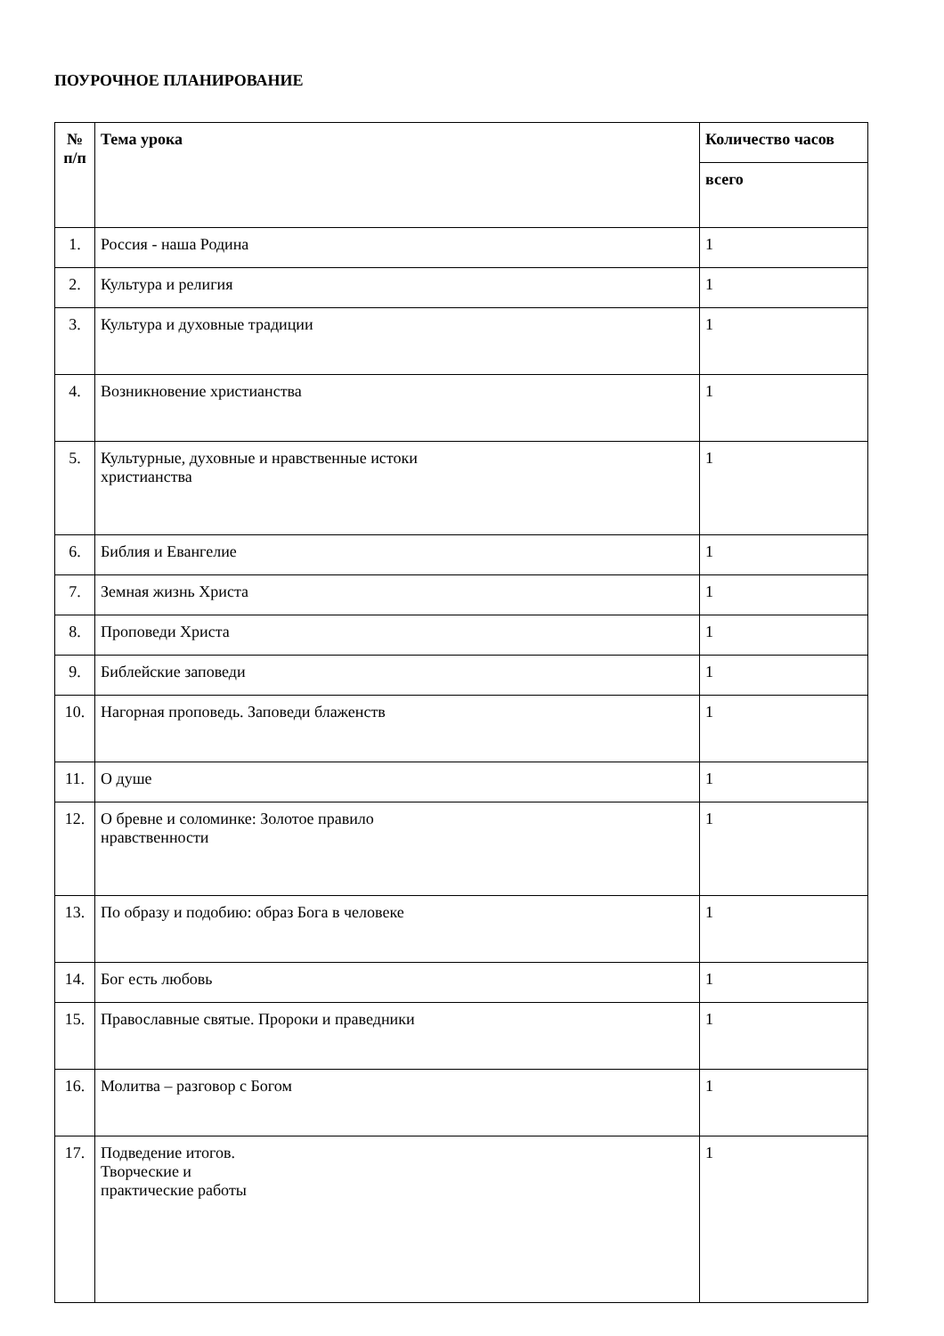ПОУРОЧНОЕ ПЛАНИРОВАНИЕ
| № п/п | Тема урока | Количество часов |
| --- | --- | --- |
| | | всего |
| 1. | Россия - наша Родина | 1 |
| 2. | Культура и религия | 1 |
| 3. | Культура и духовные традиции | 1 |
| 4. | Возникновение христианства | 1 |
| 5. | Культурные, духовные и нравственные истоки христианства | 1 |
| 6. | Библия и Евангелие | 1 |
| 7. | Земная жизнь Христа | 1 |
| 8. | Проповеди Христа | 1 |
| 9. | Библейские заповеди | 1 |
| 10. | Нагорная проповедь. Заповеди блаженств | 1 |
| 11. | О душе | 1 |
| 12. | О бревне и соломинке: Золотое правило нравственности | 1 |
| 13. | По образу и подобию: образ Бога в человеке | 1 |
| 14. | Бог есть любовь | 1 |
| 15. | Православные святые. Пророки и праведники | 1 |
| 16. | Молитва – разговор с Богом | 1 |
| 17. | Подведение итогов. Творческие и практические работы | 1 |